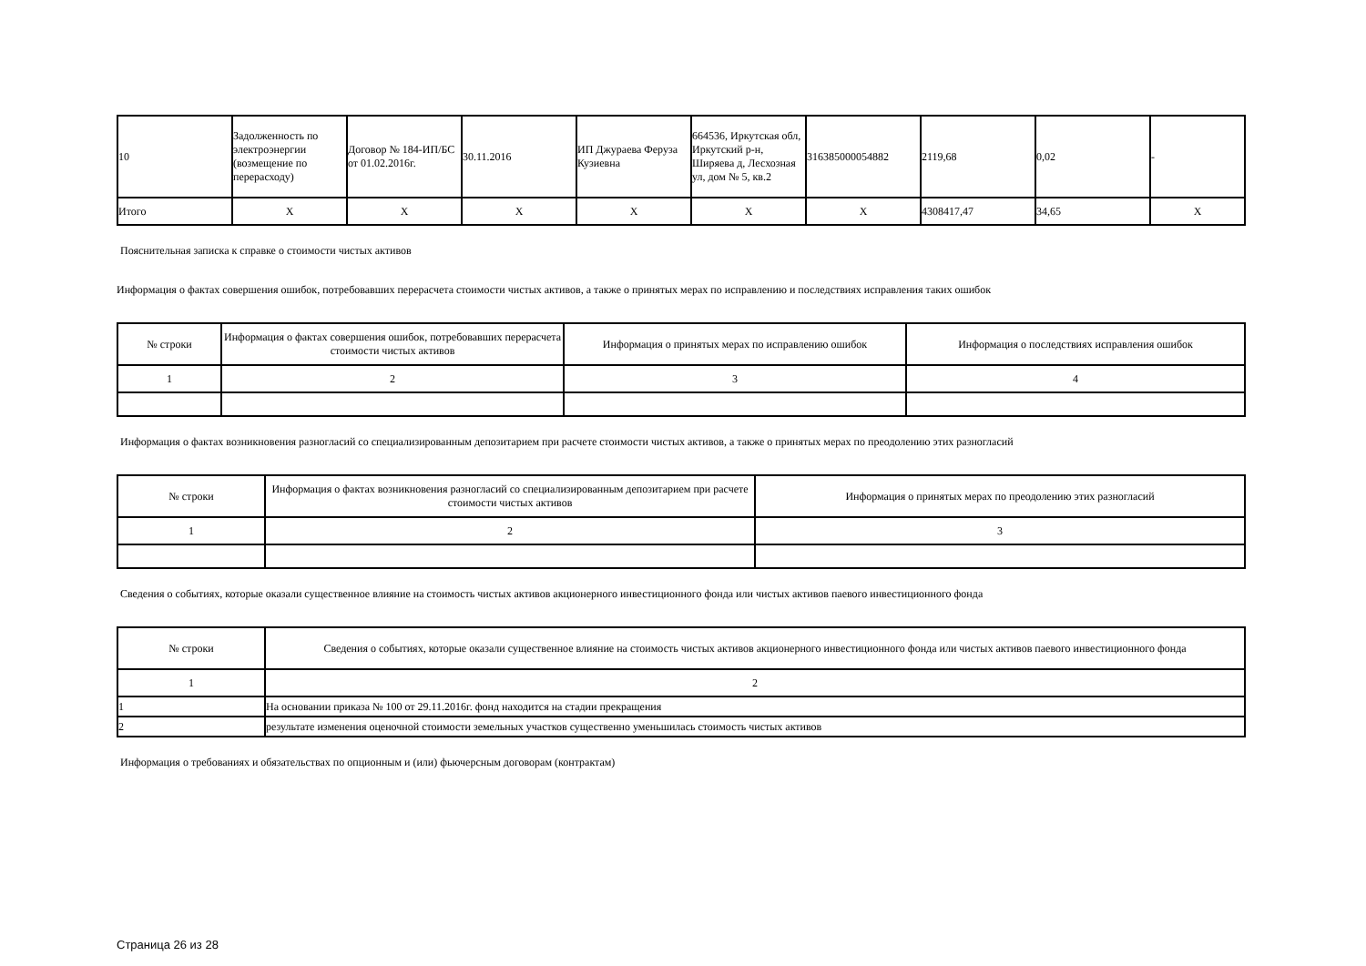| 10 | Задолженность по электроэнергии (возмещение по перерасходу) | Договор № 184-ИП/БС от 01.02.2016г. | 30.11.2016 | ИП Джураева Феруза Кузиевна | 664536, Иркутская обл, Иркутский р-н, Ширяева д, Лесхозная ул, дом № 5, кв.2 | 316385000054882 | 2119,68 | 0,02 | - |
| Итого | X | X | X | X | X | X | 4308417,47 | 34,65 | X |
Пояснительная записка к справке о стоимости чистых активов
Информация о фактах совершения ошибок, потребовавших перерасчета стоимости чистых активов, а также о принятых мерах по исправлению и последствиях исправления таких ошибок
| № строки | Информация о фактах совершения ошибок, потребовавших перерасчета стоимости чистых активов | Информация о принятых мерах по исправлению ошибок | Информация о последствиях исправления ошибок |
| --- | --- | --- | --- |
| 1 | 2 | 3 | 4 |
Информация о фактах возникновения разногласий со специализированным депозитарием при расчете стоимости чистых активов, а также о принятых мерах по преодолению этих разногласий
| № строки | Информация о фактах возникновения разногласий со специализированным депозитарием при расчете стоимости чистых активов | Информация о принятых мерах по преодолению этих разногласий |
| --- | --- | --- |
| 1 | 2 | 3 |
Сведения о событиях, которые оказали существенное влияние на стоимость чистых активов акционерного инвестиционного фонда или чистых активов паевого инвестиционного фонда
| № строки | Сведения о событиях, которые оказали существенное влияние на стоимость чистых активов акционерного инвестиционного фонда или чистых активов паевого инвестиционного фонда |
| --- | --- |
| 1 | 2 |
| 1 | На основании приказа № 100 от 29.11.2016г. фонд находится на стадии прекращения |
| 2 | результате изменения оценочной стоимости земельных участков существенно уменьшилась стоимость чистых активов |
Информация о требованиях и обязательствах по опционным и (или) фьючерсным договорам (контрактам)
Страница 26 из 28